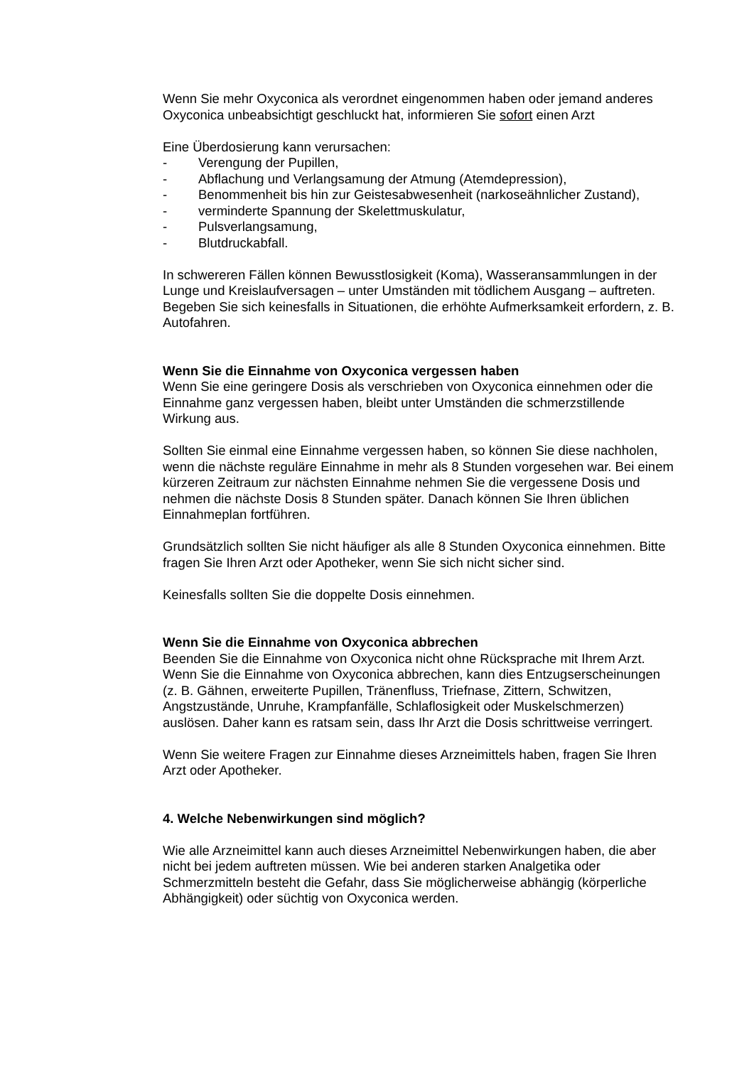Wenn Sie mehr Oxyconica als verordnet eingenommen haben oder jemand anderes Oxyconica unbeabsichtigt geschluckt hat, informieren Sie sofort einen Arzt
Eine Überdosierung kann verursachen:
- Verengung der Pupillen,
- Abflachung und Verlangsamung der Atmung (Atemdepression),
- Benommenheit bis hin zur Geistesabwesenheit (narkoseähnlicher Zustand),
- verminderte Spannung der Skelettmuskulatur,
- Pulsverlangsamung,
- Blutdruckabfall.
In schwereren Fällen können Bewusstlosigkeit (Koma), Wasseransammlungen in der Lunge und Kreislaufversagen – unter Umständen mit tödlichem Ausgang – auftreten.
Begeben Sie sich keinesfalls in Situationen, die erhöhte Aufmerksamkeit erfordern, z. B. Autofahren.
Wenn Sie die Einnahme von Oxyconica vergessen haben
Wenn Sie eine geringere Dosis als verschrieben von Oxyconica einnehmen oder die Einnahme ganz vergessen haben, bleibt unter Umständen die schmerzstillende Wirkung aus.
Sollten Sie einmal eine Einnahme vergessen haben, so können Sie diese nachholen, wenn die nächste reguläre Einnahme in mehr als 8 Stunden vorgesehen war. Bei einem kürzeren Zeitraum zur nächsten Einnahme nehmen Sie die vergessene Dosis und nehmen die nächste Dosis 8 Stunden später. Danach können Sie Ihren üblichen Einnahmeplan fortführen.
Grundsätzlich sollten Sie nicht häufiger als alle 8 Stunden Oxyconica einnehmen. Bitte fragen Sie Ihren Arzt oder Apotheker, wenn Sie sich nicht sicher sind.
Keinesfalls sollten Sie die doppelte Dosis einnehmen.
Wenn Sie die Einnahme von Oxyconica abbrechen
Beenden Sie die Einnahme von Oxyconica nicht ohne Rücksprache mit Ihrem Arzt.
Wenn Sie die Einnahme von Oxyconica abbrechen, kann dies Entzugserscheinungen (z. B. Gähnen, erweiterte Pupillen, Tränenfluss, Triefnase, Zittern, Schwitzen, Angstzustände, Unruhe, Krampfanfälle, Schlaflosigkeit oder Muskelschmerzen) auslösen. Daher kann es ratsam sein, dass Ihr Arzt die Dosis schrittweise verringert.
Wenn Sie weitere Fragen zur Einnahme dieses Arzneimittels haben, fragen Sie Ihren Arzt oder Apotheker.
4. Welche Nebenwirkungen sind möglich?
Wie alle Arzneimittel kann auch dieses Arzneimittel Nebenwirkungen haben, die aber nicht bei jedem auftreten müssen. Wie bei anderen starken Analgetika oder Schmerzmitteln besteht die Gefahr, dass Sie möglicherweise abhängig (körperliche Abhängigkeit) oder süchtig von Oxyconica werden.